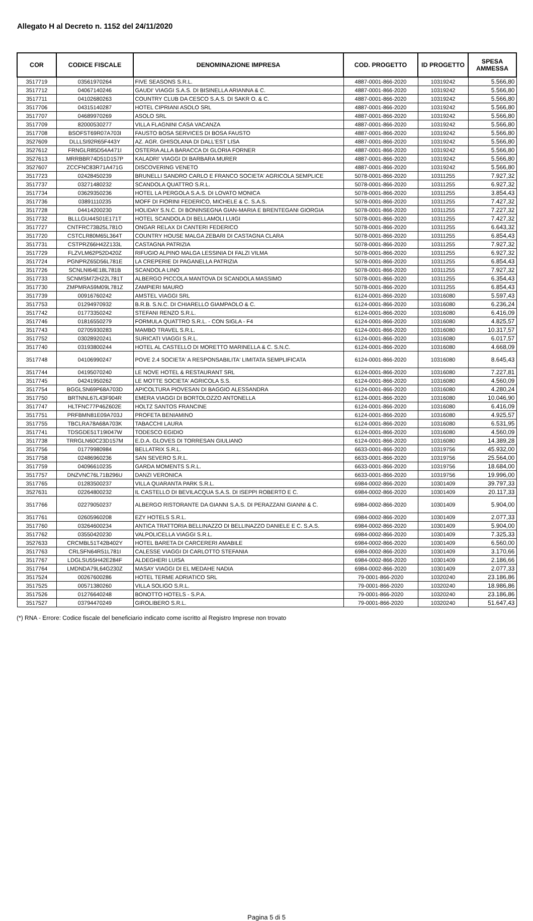Allegato H al Decreto n. 1152 del 24/11/2020
| COR | CODICE FISCALE | DENOMINAZIONE IMPRESA | COD. PROGETTO | ID PROGETTO | SPESA AMMESSA |
| --- | --- | --- | --- | --- | --- |
| 3517719 | 03561970264 | FIVE SEASONS S.R.L. | 4887-0001-866-2020 | 10319242 | 5.566,80 |
| 3517712 | 04067140246 | GAUDI' VIAGGI S.A.S. DI BISINELLA ARIANNA & C. | 4887-0001-866-2020 | 10319242 | 5.566,80 |
| 3517711 | 04102680263 | COUNTRY CLUB DA CESCO S.A.S. DI SAKR O. & C. | 4887-0001-866-2020 | 10319242 | 5.566,80 |
| 3517706 | 04315140287 | HOTEL CIPRIANI ASOLO SRL | 4887-0001-866-2020 | 10319242 | 5.566,80 |
| 3517707 | 04689970269 | ASOLO SRL | 4887-0001-866-2020 | 10319242 | 5.566,80 |
| 3517709 | 82000530277 | VILLA FLAGNINI CASA VACANZA | 4887-0001-866-2020 | 10319242 | 5.566,80 |
| 3517708 | BSOFST69R07A703I | FAUSTO BOSA SERVICES DI BOSA FAUSTO | 4887-0001-866-2020 | 10319242 | 5.566,80 |
| 3527609 | DLLLSI92R65F443Y | AZ. AGR. GHISOLANA DI DALL'EST LISA | 4887-0001-866-2020 | 10319242 | 5.566,80 |
| 3527612 | FRNGLR85D54A471I | OSTERIA ALLA BARACCA DI GLORIA FORNER | 4887-0001-866-2020 | 10319242 | 5.566,80 |
| 3527613 | MRRBBR74D51D157P | KALADRI' VIAGGI DI BARBARA MURER | 4887-0001-866-2020 | 10319242 | 5.566,80 |
| 3527607 | ZCCFNC83R71A471G | DISCOVERING VENETO | 4887-0001-866-2020 | 10319242 | 5.566,80 |
| 3517723 | 02428450239 | BRUNELLI SANDRO CARLO E FRANCO SOCIETA' AGRICOLA SEMPLICE | 5078-0001-866-2020 | 10311255 | 7.927,32 |
| 3517737 | 03271480232 | SCANDOLA QUATTRO S.R.L. | 5078-0001-866-2020 | 10311255 | 6.927,32 |
| 3517734 | 03629350236 | HOTEL LA PERGOLA S.A.S. DI LOVATO MONICA | 5078-0001-866-2020 | 10311255 | 3.854,43 |
| 3517736 | 03891110235 | MOFF DI FIORINI FEDERICO, MICHELE & C. S.A.S. | 5078-0001-866-2020 | 10311255 | 7.427,32 |
| 3517728 | 04414200230 | HOLIDAY S.N.C. DI BONINSEGNA GIAN-MARIA E BRENTEGANI GIORGIA | 5078-0001-866-2020 | 10311255 | 7.227,32 |
| 3517732 | BLLLGU44S01E171T | HOTEL SCANDOLA DI BELLAMOLI LUIGI | 5078-0001-866-2020 | 10311255 | 7.427,32 |
| 3517727 | CNTFRC73B25L781O | ONGAR RELAX DI CANTERI FEDERICO | 5078-0001-866-2020 | 10311255 | 6.643,32 |
| 3517720 | CSTCLR80M65L364T | COUNTRY HOUSE MALGA ZEBARI DI CASTAGNA CLARA | 5078-0001-866-2020 | 10311255 | 6.854,43 |
| 3517731 | CSTPRZ66H42Z133L | CASTAGNA PATRIZIA | 5078-0001-866-2020 | 10311255 | 7.927,32 |
| 3517729 | FLZVLM62P52D420Z | RIFUGIO ALPINO MALGA LESSINIA DI FALZI VILMA | 5078-0001-866-2020 | 10311255 | 6.927,32 |
| 3517724 | PGNPRZ65D56L781E | LA CREPERIE DI PAGANELLA PATRIZIA | 5078-0001-866-2020 | 10311255 | 6.854,43 |
| 3517726 | SCNLNI64E18L781B | SCANDOLA LINO | 5078-0001-866-2020 | 10311255 | 7.927,32 |
| 3517733 | SCNMSM72H22L781T | ALBERGO PICCOLA MANTOVA DI SCANDOLA MASSIMO | 5078-0001-866-2020 | 10311255 | 6.354,43 |
| 3517730 | ZMPMRA59M09L781Z | ZAMPIERI MAURO | 5078-0001-866-2020 | 10311255 | 6.854,43 |
| 3517739 | 00916760242 | AMSTEL VIAGGI SRL | 6124-0001-866-2020 | 10316080 | 5.597,43 |
| 3517753 | 01294970932 | B.R.B. S.N.C. DI CHIARELLO GIAMPAOLO & C. | 6124-0001-866-2020 | 10316080 | 6.236,24 |
| 3517742 | 01773350242 | STEFANI RENZO S.R.L. | 6124-0001-866-2020 | 10316080 | 6.416,09 |
| 3517746 | 01816550279 | FORMULA QUATTRO S.R.L. - CON SIGLA - F4 | 6124-0001-866-2020 | 10316080 | 4.825,57 |
| 3517743 | 02705930283 | MAMBO TRAVEL S.R.L. | 6124-0001-866-2020 | 10316080 | 10.317,57 |
| 3517752 | 03028920241 | SURICATI VIAGGI S.R.L. | 6124-0001-866-2020 | 10316080 | 6.017,57 |
| 3517740 | 03193800244 | HOTEL AL CASTELLO DI MORETTO MARINELLA & C. S.N.C. | 6124-0001-866-2020 | 10316080 | 4.668,09 |
| 3517748 | 04106990247 | POVE 2.4 SOCIETA' A RESPONSABILITA' LIMITATA SEMPLIFICATA | 6124-0001-866-2020 | 10316080 | 8.645,43 |
| 3517744 | 04195070240 | LE NOVE HOTEL & RESTAURANT SRL | 6124-0001-866-2020 | 10316080 | 7.227,81 |
| 3517745 | 04241950262 | LE MOTTE SOCIETA' AGRICOLA S.S. | 6124-0001-866-2020 | 10316080 | 4.560,09 |
| 3517754 | BGGLSN69P68A703D | APICOLTURA PIOVESAN DI BAGGIO ALESSANDRA | 6124-0001-866-2020 | 10316080 | 4.280,24 |
| 3517750 | BRTNNL67L43F904R | EMERA VIAGGI DI BORTOLOZZO ANTONELLA | 6124-0001-866-2020 | 10316080 | 10.046,90 |
| 3517747 | HLTFNC77P46Z602E | HOLTZ SANTOS FRANCINE | 6124-0001-866-2020 | 10316080 | 6.416,09 |
| 3517751 | PRFBMN81E09A703J | PROFETA BENIAMINO | 6124-0001-866-2020 | 10316080 | 4.925,57 |
| 3517755 | TBCLRA78A68A703K | TABACCHI LAURA | 6124-0001-866-2020 | 10316080 | 6.531,95 |
| 3517741 | TDSGDE51T19I047W | TODESCO EGIDIO | 6124-0001-866-2020 | 10316080 | 4.560,09 |
| 3517738 | TRRGLN60C23D157M | E.D.A. GLOVES DI TORRESAN GIULIANO | 6124-0001-866-2020 | 10316080 | 14.389,28 |
| 3517756 | 01779980984 | BELLATRIX S.R.L. | 6633-0001-866-2020 | 10319756 | 45.932,00 |
| 3517758 | 02486960236 | SAN SEVERO S.R.L. | 6633-0001-866-2020 | 10319756 | 25.564,00 |
| 3517759 | 04096610235 | GARDA MOMENTS S.R.L. | 6633-0001-866-2020 | 10319756 | 18.684,00 |
| 3517757 | DNZVNC76L71B296U | DANZI VERONICA | 6633-0001-866-2020 | 10319756 | 19.996,00 |
| 3517765 | 01283500237 | VILLA QUARANTA PARK S.R.L. | 6984-0002-866-2020 | 10301409 | 39.797,33 |
| 3527631 | 02264800232 | IL CASTELLO DI BEVILACQUA S.A.S. DI ISEPPI ROBERTO E C. | 6984-0002-866-2020 | 10301409 | 20.117,33 |
| 3517766 | 02279050237 | ALBERGO RISTORANTE DA GIANNI S.A.S. DI PERAZZANI GIANNI & C. | 6984-0002-866-2020 | 10301409 | 5.904,00 |
| 3517761 | 02605960208 | EZY HOTELS S.R.L. | 6984-0002-866-2020 | 10301409 | 2.077,33 |
| 3517760 | 03264600234 | ANTICA TRATTORIA BELLINAZZO DI BELLINAZZO DANIELE E C. S.A.S. | 6984-0002-866-2020 | 10301409 | 5.904,00 |
| 3517762 | 03550420230 | VALPOLICELLA VIAGGI S.R.L. | 6984-0002-866-2020 | 10301409 | 7.325,33 |
| 3527633 | CRCMBL51T42B402Y | HOTEL BARETA DI CARCERERI AMABILE | 6984-0002-866-2020 | 10301409 | 6.560,00 |
| 3517763 | CRLSFN64R51L781I | CALESSE VIAGGI DI CARLOTTO STEFANIA | 6984-0002-866-2020 | 10301409 | 3.170,66 |
| 3517767 | LDGLSU55H42E284F | ALDEGHERI LUISA | 6984-0002-866-2020 | 10301409 | 2.186,66 |
| 3517764 | LMDNDA79L64G230Z | MASAY VIAGGI DI EL MEDAHE NADIA | 6984-0002-866-2020 | 10301409 | 2.077,33 |
| 3517524 | 00267600286 | HOTEL TERME ADRIATICO SRL | 79-0001-866-2020 | 10320240 | 23.186,86 |
| 3517525 | 00571380260 | VILLA SOLIGO S.R.L. | 79-0001-866-2020 | 10320240 | 18.986,86 |
| 3517526 | 01276640248 | BONOTTO HOTELS - S.P.A. | 79-0001-866-2020 | 10320240 | 23.186,86 |
| 3517527 | 03794470249 | GIROLIBERO S.R.L. | 79-0001-866-2020 | 10320240 | 51.647,43 |
(*) RNA - Errore: Codice fiscale del beneficiario indicato come iscritto al Registro Imprese non trovato
Pagina 5 di 5